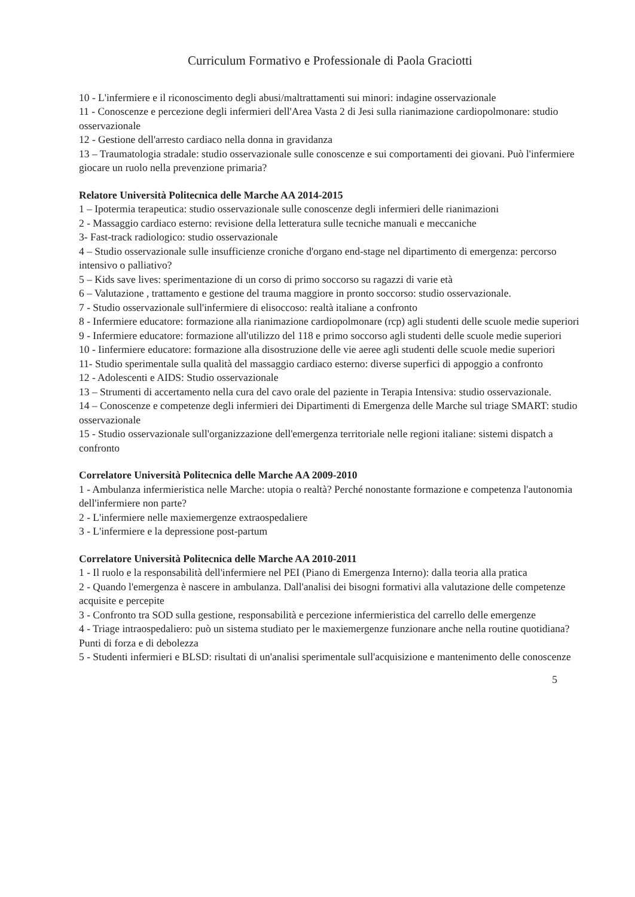Curriculum Formativo e Professionale di Paola Graciotti
10 - L'infermiere e il riconoscimento degli abusi/maltrattamenti sui minori: indagine osservazionale
11 - Conoscenze e percezione degli infermieri dell'Area Vasta 2 di Jesi sulla rianimazione cardiopolmonare: studio osservazionale
12 - Gestione dell'arresto cardiaco nella donna in gravidanza
13 – Traumatologia stradale: studio osservazionale sulle conoscenze e sui comportamenti dei giovani. Può l'infermiere giocare un ruolo nella prevenzione primaria?
Relatore Università Politecnica delle Marche AA 2014-2015
1 – Ipotermia terapeutica: studio osservazionale sulle conoscenze degli infermieri delle rianimazioni
2 - Massaggio cardiaco esterno: revisione della letteratura sulle tecniche manuali e meccaniche
3- Fast-track radiologico: studio osservazionale
4 – Studio osservazionale sulle insufficienze croniche d'organo end-stage nel dipartimento di emergenza: percorso intensivo o palliativo?
5 – Kids save lives: sperimentazione di un corso di primo soccorso su ragazzi di varie età
6 – Valutazione , trattamento e gestione del trauma maggiore in pronto soccorso: studio osservazionale.
7 - Studio osservazionale sull'infermiere di elisoccoso: realtà italiane a confronto
8 - Infermiere educatore: formazione alla rianimazione cardiopolmonare (rcp) agli studenti delle scuole medie superiori
9 - Infermiere educatore: formazione all'utilizzo del 118 e primo soccorso agli studenti delle scuole medie superiori
10 - Iinfermiere educatore: formazione alla disostruzione delle vie aeree agli studenti delle scuole medie superiori
11- Studio sperimentale sulla qualità del massaggio cardiaco esterno: diverse superfici di appoggio a confronto
12 - Adolescenti e AIDS: Studio osservazionale
13 – Strumenti di accertamento nella cura del cavo orale del paziente in Terapia Intensiva: studio osservazionale.
14 – Conoscenze e competenze degli infermieri dei Dipartimenti di Emergenza delle Marche sul triage SMART: studio osservazionale
15 - Studio osservazionale sull'organizzazione dell'emergenza territoriale nelle regioni italiane: sistemi dispatch a confronto
Correlatore Università Politecnica delle Marche AA 2009-2010
1 - Ambulanza infermieristica nelle Marche: utopia o realtà? Perché nonostante formazione e competenza l'autonomia dell'infermiere non parte?
2 - L'infermiere nelle maxiemergenze extraospedaliere
3 - L'infermiere e la depressione post-partum
Correlatore Università Politecnica delle Marche AA 2010-2011
1 - Il ruolo e la responsabilità dell'infermiere nel PEI (Piano di Emergenza Interno): dalla teoria alla pratica
2 - Quando l'emergenza è nascere in ambulanza. Dall'analisi dei bisogni formativi alla valutazione delle competenze acquisite e percepite
3 - Confronto tra SOD sulla gestione, responsabilità e percezione infermieristica del carrello delle emergenze
4 - Triage intraospedaliero: può un sistema studiato per le maxiemergenze funzionare anche nella routine quotidiana? Punti di forza e di debolezza
5 - Studenti infermieri e BLSD: risultati di un'analisi sperimentale sull'acquisizione e mantenimento delle conoscenze
5